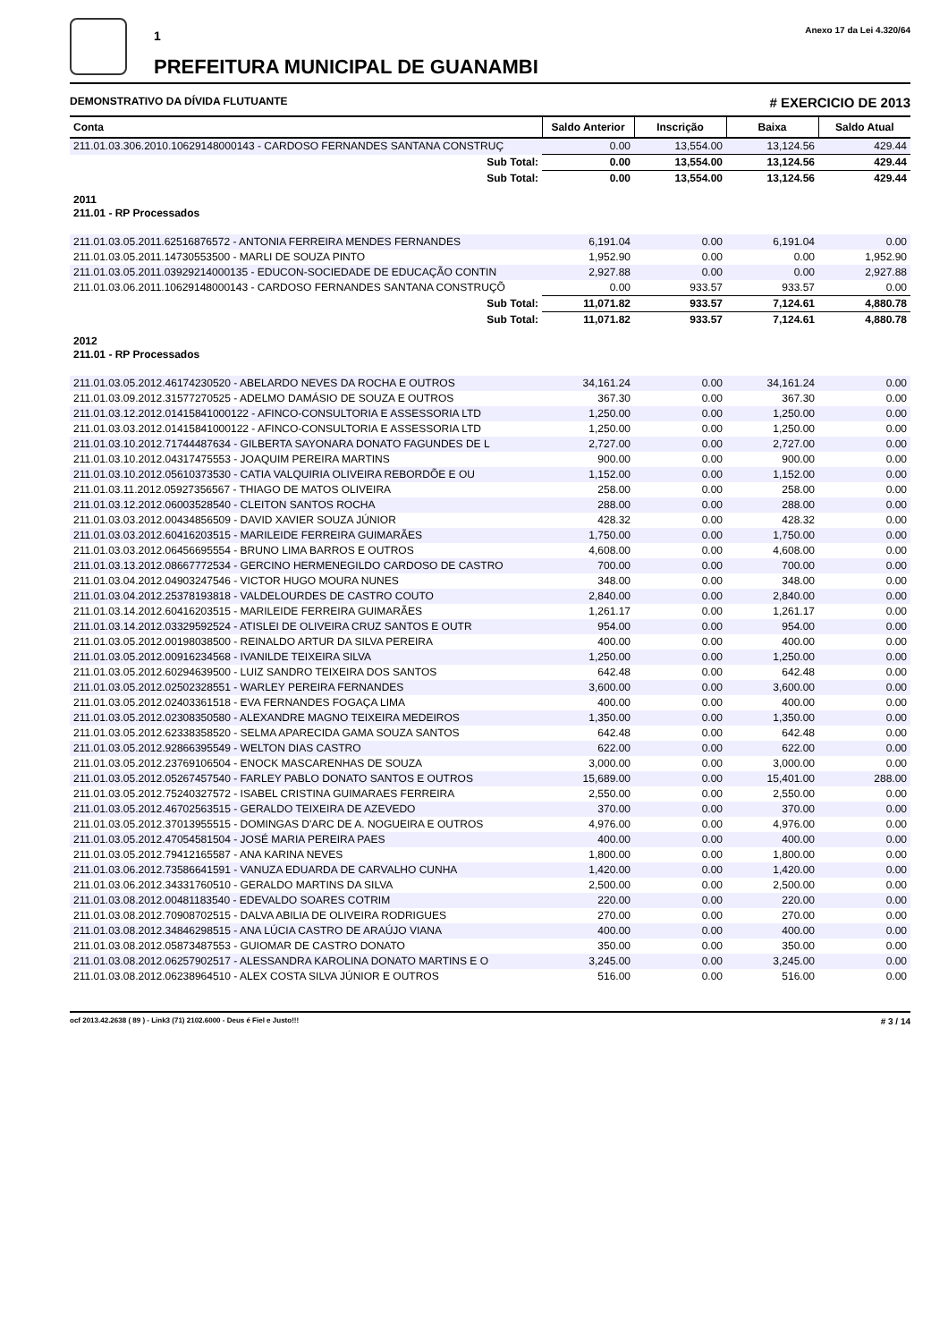1
PREFEITURA MUNICIPAL DE GUANAMBI
Anexo 17 da Lei 4.320/64
DEMONSTRATIVO DA DÍVIDA FLUTUANTE # EXERCICIO DE 2013
| Conta | Saldo Anterior | Inscrição | Baixa | Saldo Atual |
| --- | --- | --- | --- | --- |
| 211.01.03.306.2010.10629148000143 - CARDOSO FERNANDES SANTANA CONSTRUÇ | 0.00 | 13,554.00 | 13,124.56 | 429.44 |
| Sub Total: | 0.00 | 13,554.00 | 13,124.56 | 429.44 |
| Sub Total: | 0.00 | 13,554.00 | 13,124.56 | 429.44 |
| 2011 211.01 - RP Processados | | | | |
| 211.01.03.05.2011.62516876572 - ANTONIA FERREIRA MENDES FERNANDES | 6,191.04 | 0.00 | 6,191.04 | 0.00 |
| 211.01.03.05.2011.14730553500 - MARLI DE SOUZA PINTO | 1,952.90 | 0.00 | 0.00 | 1,952.90 |
| 211.01.03.05.2011.03929214000135 - EDUCON-SOCIEDADE DE EDUCAÇÃO CONTIN | 2,927.88 | 0.00 | 0.00 | 2,927.88 |
| 211.01.03.06.2011.10629148000143 - CARDOSO FERNANDES SANTANA CONSTRUÇÕ | 0.00 | 933.57 | 933.57 | 0.00 |
| Sub Total: | 11,071.82 | 933.57 | 7,124.61 | 4,880.78 |
| Sub Total: | 11,071.82 | 933.57 | 7,124.61 | 4,880.78 |
| 2012 211.01 - RP Processados | | | | |
| 211.01.03.05.2012.46174230520 - ABELARDO NEVES DA ROCHA E OUTROS | 34,161.24 | 0.00 | 34,161.24 | 0.00 |
| 211.01.03.09.2012.31577270525 - ADELMO DAMÁSIO DE SOUZA E OUTROS | 367.30 | 0.00 | 367.30 | 0.00 |
| 211.01.03.12.2012.01415841000122 - AFINCO-CONSULTORIA E ASSESSORIA LTD | 1,250.00 | 0.00 | 1,250.00 | 0.00 |
| 211.01.03.03.2012.01415841000122 - AFINCO-CONSULTORIA E ASSESSORIA LTD | 1,250.00 | 0.00 | 1,250.00 | 0.00 |
| 211.01.03.10.2012.71744487634 - GILBERTA SAYONARA DONATO FAGUNDES DE L | 2,727.00 | 0.00 | 2,727.00 | 0.00 |
| 211.01.03.10.2012.04317475553 - JOAQUIM PEREIRA MARTINS | 900.00 | 0.00 | 900.00 | 0.00 |
| 211.01.03.10.2012.05610373530 - CATIA VALQUIRIA OLIVEIRA REBORDÕE E OU | 1,152.00 | 0.00 | 1,152.00 | 0.00 |
| 211.01.03.11.2012.05927356567 - THIAGO DE MATOS OLIVEIRA | 258.00 | 0.00 | 258.00 | 0.00 |
| 211.01.03.12.2012.06003528540 - CLEITON SANTOS ROCHA | 288.00 | 0.00 | 288.00 | 0.00 |
| 211.01.03.03.2012.00434856509 - DAVID XAVIER SOUZA JÚNIOR | 428.32 | 0.00 | 428.32 | 0.00 |
| 211.01.03.03.2012.60416203515 - MARILEIDE FERREIRA GUIMARÃES | 1,750.00 | 0.00 | 1,750.00 | 0.00 |
| 211.01.03.03.2012.06456695554 - BRUNO LIMA BARROS E OUTROS | 4,608.00 | 0.00 | 4,608.00 | 0.00 |
| 211.01.03.13.2012.08667772534 - GERCINO HERMENEGILDO CARDOSO DE CASTRO | 700.00 | 0.00 | 700.00 | 0.00 |
| 211.01.03.04.2012.04903247546 - VICTOR HUGO MOURA NUNES | 348.00 | 0.00 | 348.00 | 0.00 |
| 211.01.03.04.2012.25378193818 - VALDELOURDES DE CASTRO COUTO | 2,840.00 | 0.00 | 2,840.00 | 0.00 |
| 211.01.03.14.2012.60416203515 - MARILEIDE FERREIRA GUIMARÃES | 1,261.17 | 0.00 | 1,261.17 | 0.00 |
| 211.01.03.14.2012.03329592524 - ATISLEI DE OLIVEIRA CRUZ SANTOS E OUTR | 954.00 | 0.00 | 954.00 | 0.00 |
| 211.01.03.05.2012.00198038500 - REINALDO ARTUR DA SILVA PEREIRA | 400.00 | 0.00 | 400.00 | 0.00 |
| 211.01.03.05.2012.00916234568 - IVANILDE TEIXEIRA SILVA | 1,250.00 | 0.00 | 1,250.00 | 0.00 |
| 211.01.03.05.2012.60294639500 - LUIZ SANDRO TEIXEIRA DOS SANTOS | 642.48 | 0.00 | 642.48 | 0.00 |
| 211.01.03.05.2012.02502328551 - WARLEY PEREIRA FERNANDES | 3,600.00 | 0.00 | 3,600.00 | 0.00 |
| 211.01.03.05.2012.02403361518 - EVA FERNANDES FOGAÇA LIMA | 400.00 | 0.00 | 400.00 | 0.00 |
| 211.01.03.05.2012.02308350580 - ALEXANDRE MAGNO TEIXEIRA MEDEIROS | 1,350.00 | 0.00 | 1,350.00 | 0.00 |
| 211.01.03.05.2012.62338358520 - SELMA APARECIDA GAMA SOUZA SANTOS | 642.48 | 0.00 | 642.48 | 0.00 |
| 211.01.03.05.2012.92866395549 - WELTON DIAS CASTRO | 622.00 | 0.00 | 622.00 | 0.00 |
| 211.01.03.05.2012.23769106504 - ENOCK MASCARENHAS DE SOUZA | 3,000.00 | 0.00 | 3,000.00 | 0.00 |
| 211.01.03.05.2012.05267457540 - FARLEY PABLO DONATO SANTOS E OUTROS | 15,689.00 | 0.00 | 15,401.00 | 288.00 |
| 211.01.03.05.2012.75240327572 - ISABEL CRISTINA GUIMARAES FERREIRA | 2,550.00 | 0.00 | 2,550.00 | 0.00 |
| 211.01.03.05.2012.46702563515 - GERALDO TEIXEIRA DE AZEVEDO | 370.00 | 0.00 | 370.00 | 0.00 |
| 211.01.03.05.2012.37013955515 - DOMINGAS D'ARC DE A. NOGUEIRA E OUTROS | 4,976.00 | 0.00 | 4,976.00 | 0.00 |
| 211.01.03.05.2012.47054581504 - JOSÉ MARIA PEREIRA PAES | 400.00 | 0.00 | 400.00 | 0.00 |
| 211.01.03.05.2012.79412165587 - ANA KARINA NEVES | 1,800.00 | 0.00 | 1,800.00 | 0.00 |
| 211.01.03.06.2012.73586641591 - VANUZA EDUARDA DE CARVALHO CUNHA | 1,420.00 | 0.00 | 1,420.00 | 0.00 |
| 211.01.03.06.2012.34331760510 - GERALDO MARTINS DA SILVA | 2,500.00 | 0.00 | 2,500.00 | 0.00 |
| 211.01.03.08.2012.00481183540 - EDEVALDO SOARES COTRIM | 220.00 | 0.00 | 220.00 | 0.00 |
| 211.01.03.08.2012.70908702515 - DALVA ABILIA DE OLIVEIRA RODRIGUES | 270.00 | 0.00 | 270.00 | 0.00 |
| 211.01.03.08.2012.34846298515 - ANA LÚCIA CASTRO DE ARAÚJO VIANA | 400.00 | 0.00 | 400.00 | 0.00 |
| 211.01.03.08.2012.05873487553 - GUIOMAR DE CASTRO DONATO | 350.00 | 0.00 | 350.00 | 0.00 |
| 211.01.03.08.2012.06257902517 - ALESSANDRA KAROLINA DONATO MARTINS E O | 3,245.00 | 0.00 | 3,245.00 | 0.00 |
| 211.01.03.08.2012.06238964510 - ALEX COSTA SILVA JÚNIOR E OUTROS | 516.00 | 0.00 | 516.00 | 0.00 |
ocf 2013.42.2638 ( 89 ) - Link3 (71) 2102.6000 - Deus é Fiel e Justo!!! # 3 / 14